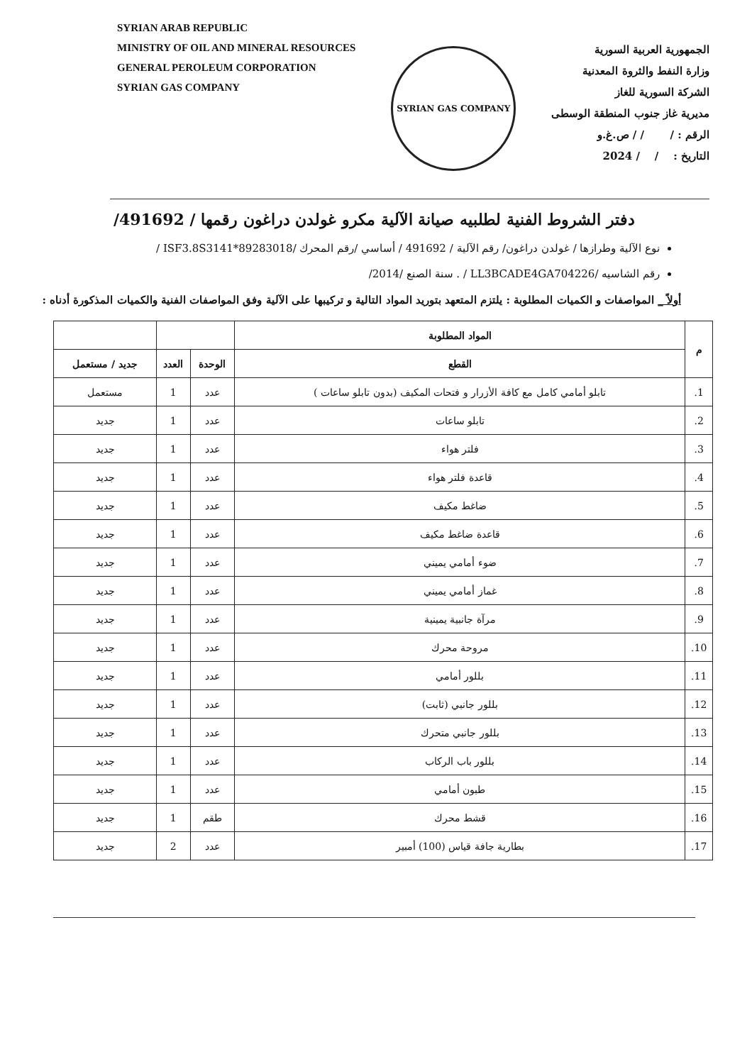SYRIAN ARAB REPUBLIC
MINISTRY OF OIL AND MINERAL RESOURCES
GENERAL PEROLEUM CORPORATION
SYRIAN GAS COMPANY
SYRIAN GAS COMPANY
الجمهورية العربية السورية
وزارة النفط والثروة المعدنية
الشركة السورية للغاز
مديرية غاز جنوب المنطقة الوسطى
الرقم : / / / ص.غ.و
التاريخ : / / 2024
دفتر الشروط الفنية لطلبيه صيانة الآلية مكرو غولدن دراغون رقمها / 491692/
نوع الآلية وطرازها / غولدن دراغون/ رقم الآلية / 491692 / أساسي /رقم المحرك /ISF3.8S3141*89283018 /
رقم الشاسيه /LL3BCADE4GA704226 / . سنة الصنع /2014/
أولاً _ المواصفات و الكميات المطلوبة : يلتزم المتعهد بتوريد المواد التالية و تركيبها على الآلية وفق المواصفات الفنية والكميات المذكورة أدناه :
| م | المواد المطلوبة | | | |
| | القطع | الوحدة | العدد | جديد / مستعمل |
| 1. | تابلو أمامي كامل مع كافة الأزرار و فتحات المكيف (بدون تابلو ساعات ) | عدد | 1 | مستعمل |
| 2. | تابلو ساعات | عدد | 1 | جديد |
| 3. | فلتر هواء | عدد | 1 | جديد |
| 4. | قاعدة فلتر هواء | عدد | 1 | جديد |
| 5. | ضاغط مكيف | عدد | 1 | جديد |
| 6. | قاعدة ضاغط مكيف | عدد | 1 | جديد |
| 7. | ضوء أمامي يميني | عدد | 1 | جديد |
| 8. | غماز أمامي يميني | عدد | 1 | جديد |
| 9. | مرآة جانبية يمينية | عدد | 1 | جديد |
| 10. | مروحة محرك | عدد | 1 | جديد |
| 11. | بللور أمامي | عدد | 1 | جديد |
| 12. | بللور جانبي (ثابت) | عدد | 1 | جديد |
| 13. | بللور جانبي متحرك | عدد | 1 | جديد |
| 14. | بللور باب الركاب | عدد | 1 | جديد |
| 15. | طبون أمامي | عدد | 1 | جديد |
| 16. | قشط محرك | طقم | 1 | جديد |
| 17. | بطارية جافة قياس (100) أمبير | عدد | 2 | جديد |